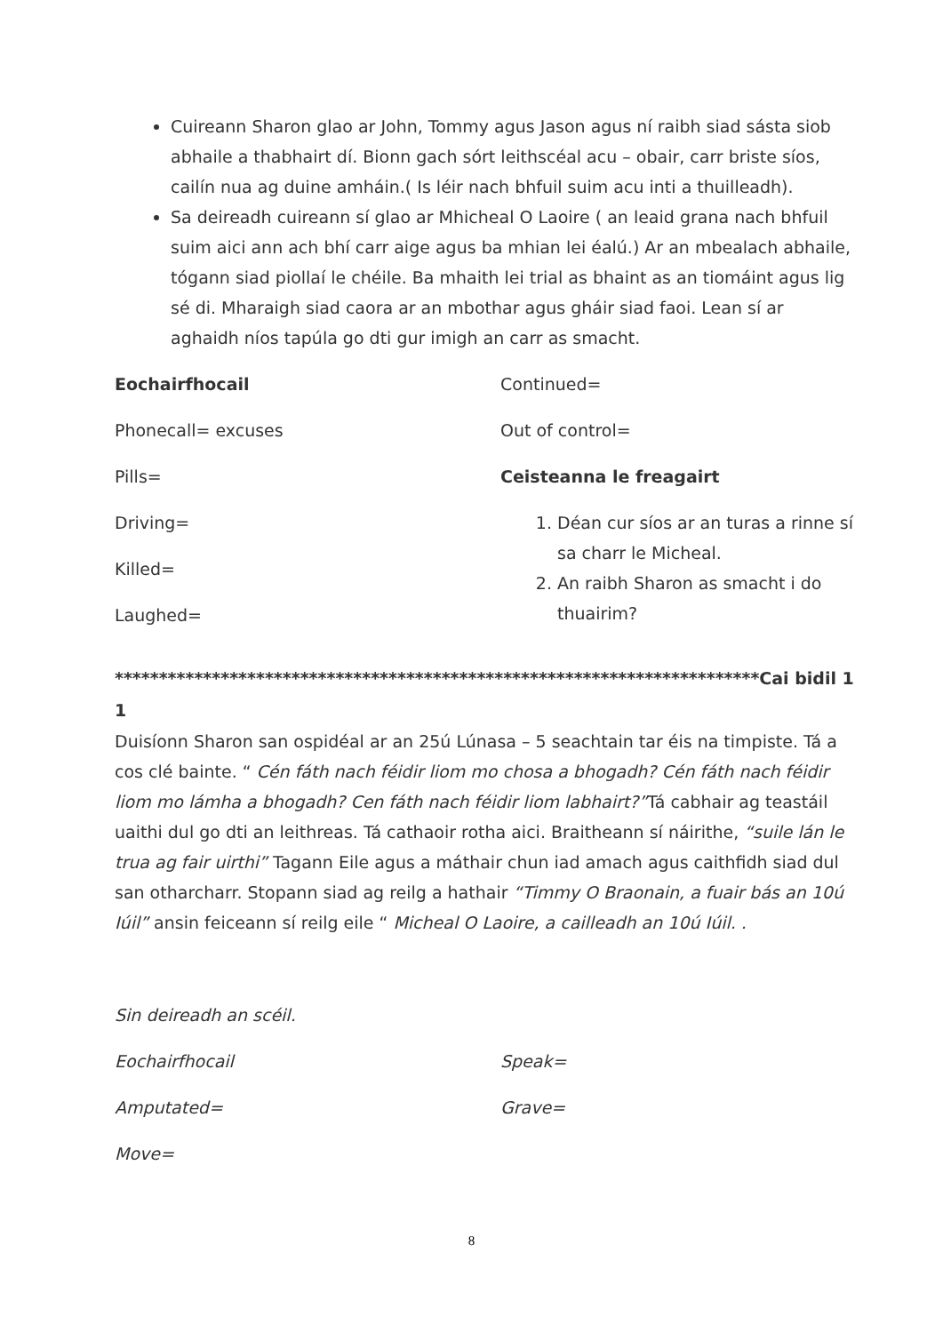Cuireann Sharon glao ar John, Tommy agus Jason agus ní raibh siad sásta siob abhaile a thabhairt dí. Bionn gach sórt leithscéal acu – obair, carr briste síos, cailín nua ag duine amháin.( Is léir nach bhfuil suim acu inti a thuilleadh).
Sa deireadh cuireann sí glao ar Mhicheal O Laoire ( an leaid grana nach bhfuil suim aici ann ach bhí carr aige agus ba mhian lei éalú.) Ar an mbealach abhaile, tógann siad piollaí le chéile. Ba mhaith lei trial as bhaint as an tiomáint agus lig sé di. Mharaigh siad caora ar an mbothar agus gháir siad faoi. Lean sí ar aghaidh níos tapúla go dti gur imigh an carr as smacht.
Eochairfhocail
Phonecall= excuses
Pills=
Driving=
Killed=
Laughed=
Continued=
Out of control=
Ceisteanna le freagairt
1. Déan cur síos ar an turas a rinne sí sa charr le Micheal.
2. An raibh Sharon as smacht i do thuairim?
*************************************************************************Cai bidil 11
Duisíonn Sharon san ospidéal ar an 25ú Lúnasa – 5 seachtain tar éis na timpiste. Tá a cos clé bainte. “ Cén fáth nach féidir liom mo chosa a bhogadh? Cén fáth nach féidir liom mo lámha a bhogadh? Cen fáth nach féidir liom labhairt?”Tá cabhair ag teastáil uaithi dul go dti an leithreas. Tá cathaoir rotha aici. Braitheann sí náirithe, “suile lán le trua ag fair uirthi” Tagann Eile agus a máthair chun iad amach agus caithfidh siad dul san otharcharr. Stopann siad ag reilg a hathair “Timmy O Braonain, a fuair bás an 10ú Iúil” ansin feiceann sí reilg eile “ Micheal O Laoire, a cailleadh an 10ú Iúil. .
Sin deireadh an scéil.
Eochairfhocail
Amputated=
Move=
Speak=
Grave=
8